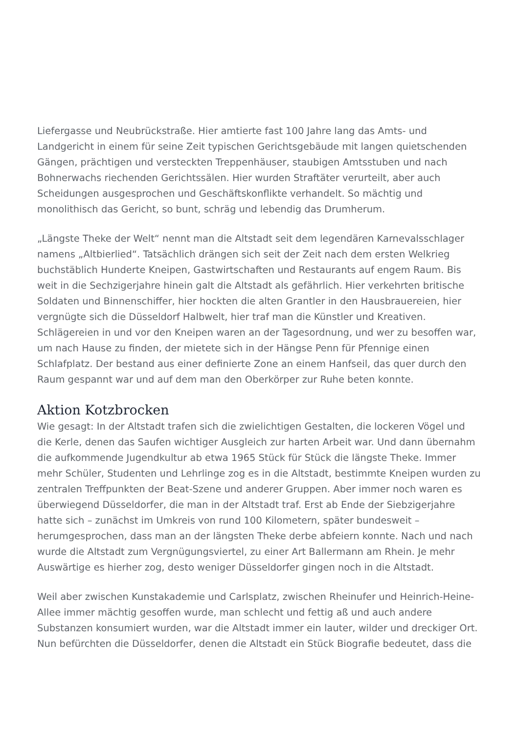Liefergasse und Neubrückstraße. Hier amtierte fast 100 Jahre lang das Amts- und Landgericht in einem für seine Zeit typischen Gerichtsgebäude mit langen quietschenden Gängen, prächtigen und versteckten Treppenhäuser, staubigen Amtsstuben und nach Bohnerwachs riechenden Gerichtssälen. Hier wurden Straftäter verurteilt, aber auch Scheidungen ausgesprochen und Geschäftskonflikte verhandelt. So mächtig und monolithisch das Gericht, so bunt, schräg und lebendig das Drumherum.
„Längste Theke der Welt“ nennt man die Altstadt seit dem legendären Karnevalsschlager namens „Altbierlied“. Tatsächlich drängen sich seit der Zeit nach dem ersten Welkrieg buchstäblich Hunderte Kneipen, Gastwirtschaften und Restaurants auf engem Raum. Bis weit in die Sechzigerjahre hinein galt die Altstadt als gefährlich. Hier verkehrten britische Soldaten und Binnenschiffer, hier hockten die alten Grantler in den Hausbrauereien, hier vergnügte sich die Düsseldorf Halbwelt, hier traf man die Künstler und Kreativen. Schlägereien in und vor den Kneipen waren an der Tagesordnung, und wer zu besoffen war, um nach Hause zu finden, der mietete sich in der Hängse Penn für Pfennige einen Schlafplatz. Der bestand aus einer definierte Zone an einem Hanfseil, das quer durch den Raum gespannt war und auf dem man den Oberkörper zur Ruhe beten konnte.
Aktion Kotzbrocken
Wie gesagt: In der Altstadt trafen sich die zwielichtigen Gestalten, die lockeren Vögel und die Kerle, denen das Saufen wichtiger Ausgleich zur harten Arbeit war. Und dann übernahm die aufkommende Jugendkultur ab etwa 1965 Stück für Stück die längste Theke. Immer mehr Schüler, Studenten und Lehrlinge zog es in die Altstadt, bestimmte Kneipen wurden zu zentralen Treffpunkten der Beat-Szene und anderer Gruppen. Aber immer noch waren es überwiegend Düsseldorfer, die man in der Altstadt traf. Erst ab Ende der Siebzigerjahre hatte sich – zunächst im Umkreis von rund 100 Kilometern, später bundesweit – herumgesprochen, dass man an der längsten Theke derbe abfeiern konnte. Nach und nach wurde die Altstadt zum Vergnügungsviertel, zu einer Art Ballermann am Rhein. Je mehr Auswärtige es hierher zog, desto weniger Düsseldorfer gingen noch in die Altstadt.
Weil aber zwischen Kunstakademie und Carlsplatz, zwischen Rheinufer und Heinrich-Heine-Allee immer mächtig gesoffen wurde, man schlecht und fettig aß und auch andere Substanzen konsumiert wurden, war die Altstadt immer ein lauter, wilder und dreckiger Ort. Nun befürchten die Düsseldorfer, denen die Altstadt ein Stück Biografie bedeutet, dass die